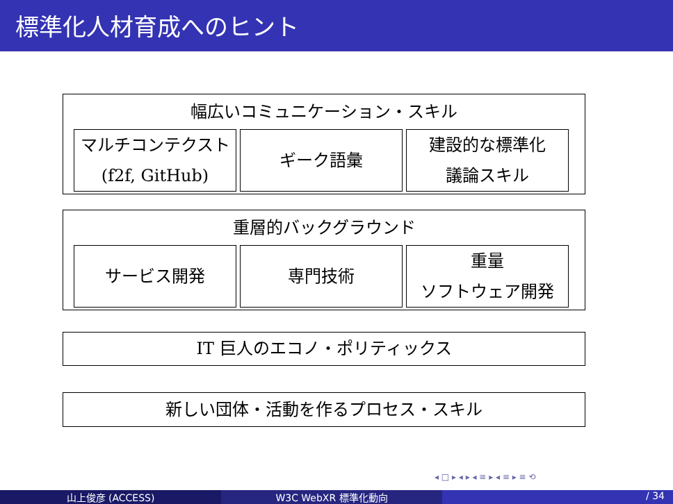標準化人材育成へのヒント
幅広いコミュニケーション・スキル
マルチコンテクスト
(f2f, GitHub)
ギーク語彙 建設的な標準化
議論スキル
重層的バックグラウンド
サービス開発 専門技術 重量
ソフトウェア開発
IT 巨人のエコノ・ポリティックス
新しい団体・活動を作るプロセス・スキル
◂ □ ▸ ◂ ▸ ◂ ≡ ▸ ◂ ≡ ▸ ≡ ⟲
山上俊彦 (ACCESS) W3C WebXR 標準化動向 / 34